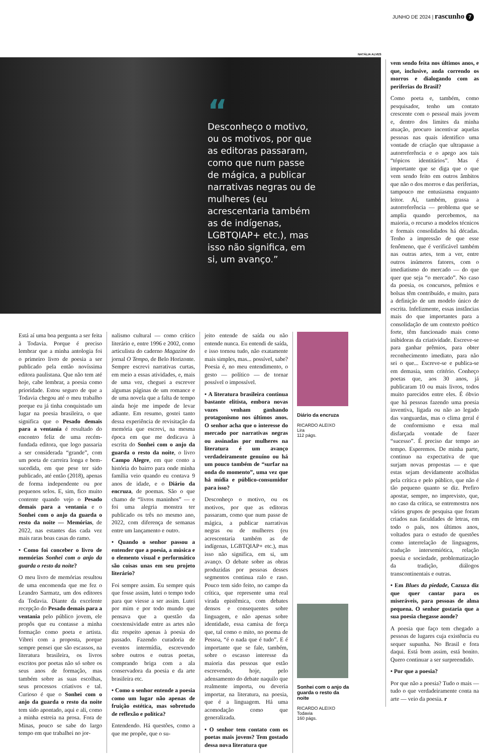JUNHO DE 2024 | rascunho 7
NATÁLIA ALVES
“
Desconheço o motivo, ou os motivos, por que as editoras passaram, como que num passe de mágica, a publicar narrativas negras ou de mulheres (eu acrescentaria também as de indígenas, LGBTQIAP+ etc.), mas isso não significa, em si, um avanço.”
vem sendo feita nos últimos anos, e que, inclusive, anda correndo os morros e dialogando com as periferias do Brasil?
Como poeta e, também, como pesquisador, tenho um contato crescente com o pessoal mais jovem e, dentro dos limites da minha atuação, procuro incentivar aquelas pessoas nas quais identifico uma vontade de criação que ultrapasse a autorreferência e o apego aos tais “tópicos identitários”. Mas é importante que se diga que o que vem sendo feito em outros âmbitos que não o dos morros e das periferias, tampouco me entusiasma enquanto leitor. Aí, também, grassa a autorreferência — problema que se amplia quando percebemos, na maioria, o recurso a modelos técnicos e formais consolidados há décadas. Tenho a impressão de que esse fenômeno, que é verificável também nas outras artes, tem a ver, entre outros inúmeros fatores, com o imediatismo do mercado — do que quer que seja “o mercado”. No caso da poesia, os concursos, prêmios e bolsas têm contribuído, e muito, para a definição de um modelo único de escrita. Infelizmente, essas instâncias mais do que importantes para a consolidação de um contexto poético forte, têm funcionado mais como inibidoras da criatividade. Escreve-se para ganhar prêmios, para obter reconhecimento imediato, para não sei o que... Escreve-se e publica-se em demasia, sem critério. Conheço poetas que, aos 30 anos, já publicaram 10 ou mais livros, todos muito parecidos entre eles. É óbvio que há pessoas fazendo uma poesia inventiva, ligada ou não ao legado das vanguardas, mas o clima geral é de conformismo e essa mal disfarçada vontade de fazer “sucesso”. É preciso dar tempo ao tempo. Esperemos. De minha parte, continuo na expectativa de que surjam novas propostas — e que estas sejam devidamente acolhidas pela crítica e pelo público, que não é tão pequeno quanto se diz. Prefiro apostar, sempre, no imprevisto, que, no caso da crítica, se entremostra nos vários grupos de pesquisa que foram criados nas faculdades de letras, em todo o país, nos últimos anos, voltados para o estudo de questões como interrelação de linguagens, tradução intersemiótica, relação poesia e sociedade, problematização da tradição, diálogos transcontinentais e outras.
• Em Blues da piedade, Cazuza diz que quer cantar para os miseráveis, para pessoas de alma pequena. O senhor gostaria que a sua poesia chegasse aonde?
A poesia que faço tem chegado a pessoas de lugares cuja existência eu sequer supunha. No Brasil e fora daqui. Está bom assim, está bonito. Quero continuar a ser surpreendido.
• Por que a poesia?
Por que não a poesia? Tudo o mais — tudo o que verdadeiramente conta na arte — veio da poesia. r
Está aí uma boa pergunta a ser feita à Todavia. Porque é preciso lembrar que a minha antologia foi o primeiro livro de poesia a ser publicado pela então novíssima editora paulistana. Que não tem até hoje, cabe lembrar, a poesia como prioridade. Estou seguro de que a Todavia chegou até o meu trabalho porque eu já tinha conquistado um lugar na poesia brasileira, o que significa que o Pesado demais para a ventania é resultado do encontro feliz de uma recém-fundada editora, que logo passaria a ser considerada “grande”, com um poeta de carreira longa e bem-sucedida, em que pese ter sido publicado, até então (2018), apenas de forma independente ou por pequenos selos. E, sim, fico muito contente quando vejo o Pesado demais para a ventania e o Sonhei com o anjo da guarda o resto da noite — Memórias, de 2022, nas estantes das cada vez mais raras boas casas do ramo.
• Como foi conceber o livro de memórias Sonhei com o anjo da guarda o resto da noite?
O meu livro de memórias resultou de uma encomenda que me fez o Leandro Sarmatz, um dos editores da Todavia. Diante da excelente recepção do Pesado demais para a ventania pelo público jovem, ele propôs que eu contasse a minha formação como poeta e artista. Vibrei com a proposta, porque sempre pensei que são escassos, na literatura brasileira, os livros escritos por poetas não só sobre os seus anos de formação, mas também sobre as suas escolhas, seus processos criativos e tal. Curioso é que o Sonhei com o anjo da guarda o resto da noite tem sido apontado, aqui e ali, como a minha estreia na prosa. Fora de Minas, pouco se sabe do largo tempo em que trabalhei no jor-
nalismo cultural — como crítico literário e, entre 1996 e 2002, como articulista do caderno Magazine do jornal O Tempo, de Belo Horizonte. Sempre escrevi narrativas curtas, em meio a essas atividades, e, mais de uma vez, cheguei a escrever algumas páginas de um romance e de uma novela que a falta de tempo ainda hoje me impede de levar adiante. Em resumo, gostei tanto dessa experiência de revisitação da memória que escrevi, na mesma época em que me dedicava à escrita do Sonhei com o anjo da guarda o resto da noite, o livro Campo Alegre, em que conto a história do bairro para onde minha família veio quando eu contava 9 anos de idade, e o Diário da encruza, de poemas. São o que chamo de “livros maninhos” — e foi uma alegria monstra ter publicado os três no mesmo ano, 2022, com diferença de semanas entre um lançamento e outro.
• Quando o senhor passou a entender que a poesia, a música e o elemento visual e performático são coisas unas em seu projeto literário?
Foi sempre assim. Eu sempre quis que fosse assim, lutei o tempo todo para que viesse a ser assim. Lutei por mim e por todo mundo que pensava que a questão da coextensividade entre as artes não diz respeito apenas à poesia do passado. Fazendo curadoria de eventos intermídia, escrevendo sobre outros e outras poetas, comprando briga com a ala conservadora da poesia e da arte brasileira etc.
• Como o senhor entende a poesia como um lugar não apenas de fruição estética, mas sobretudo de reflexão e política?
Entendendo. Há questões, como a que me propõe, que o su-
jeito entende de saída ou não entende nunca. Eu entendi de saída, e isso tornou tudo, não exatamente mais simples, mas... possível, sabe? Poesia é, no meu entendimento, o gesto — político — de tornar possível o impossível.
• A literatura brasileira continua bastante elitista, embora novas vozes venham ganhando protagonismo nos últimos anos. O senhor acha que o interesse do mercado por narrativas negras ou assinadas por mulheres na literatura é um avanço verdadeiramente genuíno ou há um pouco também de “surfar na onda do momento”, uma vez que há mídia e público-consumidor para isso?
Desconheço o motivo, ou os motivos, por que as editoras passaram, como que num passe de mágica, a publicar narrativas negras ou de mulheres (eu acrescentaria também as de indígenas, LGBTQIAP+ etc.), mas isso não significa, em si, um avanço. O debate sobre as obras produzidas por pessoas desses segmentos continua ralo e raso. Pouco tem sido feito, no campo da crítica, que represente uma real virada epistêmica, com debates densos e consequentes sobre linguagem, e não apenas sobre identidade, essa camisa de força que, tal como o mito, no poema de Pessoa, “é o nada que é tudo”. E é importante que se fale, também, sobre o escasso interesse da maioria das pessoas que estão escrevendo, hoje, pelo adensamento do debate naquilo que realmente importa, ou deveria importar, na literatura, na poesia, que é a linguagem. Há uma acomodação como que generalizada.
• O senhor tem contato com os poetas mais jovens? Tem gostado dessa nova literatura que
Diário da encruza
RICARDO ALEIXO
Lira
112 págs.
Sonhei com o anjo da guarda o resto da noite
RICARDO ALEIXO
Todavia
160 págs.